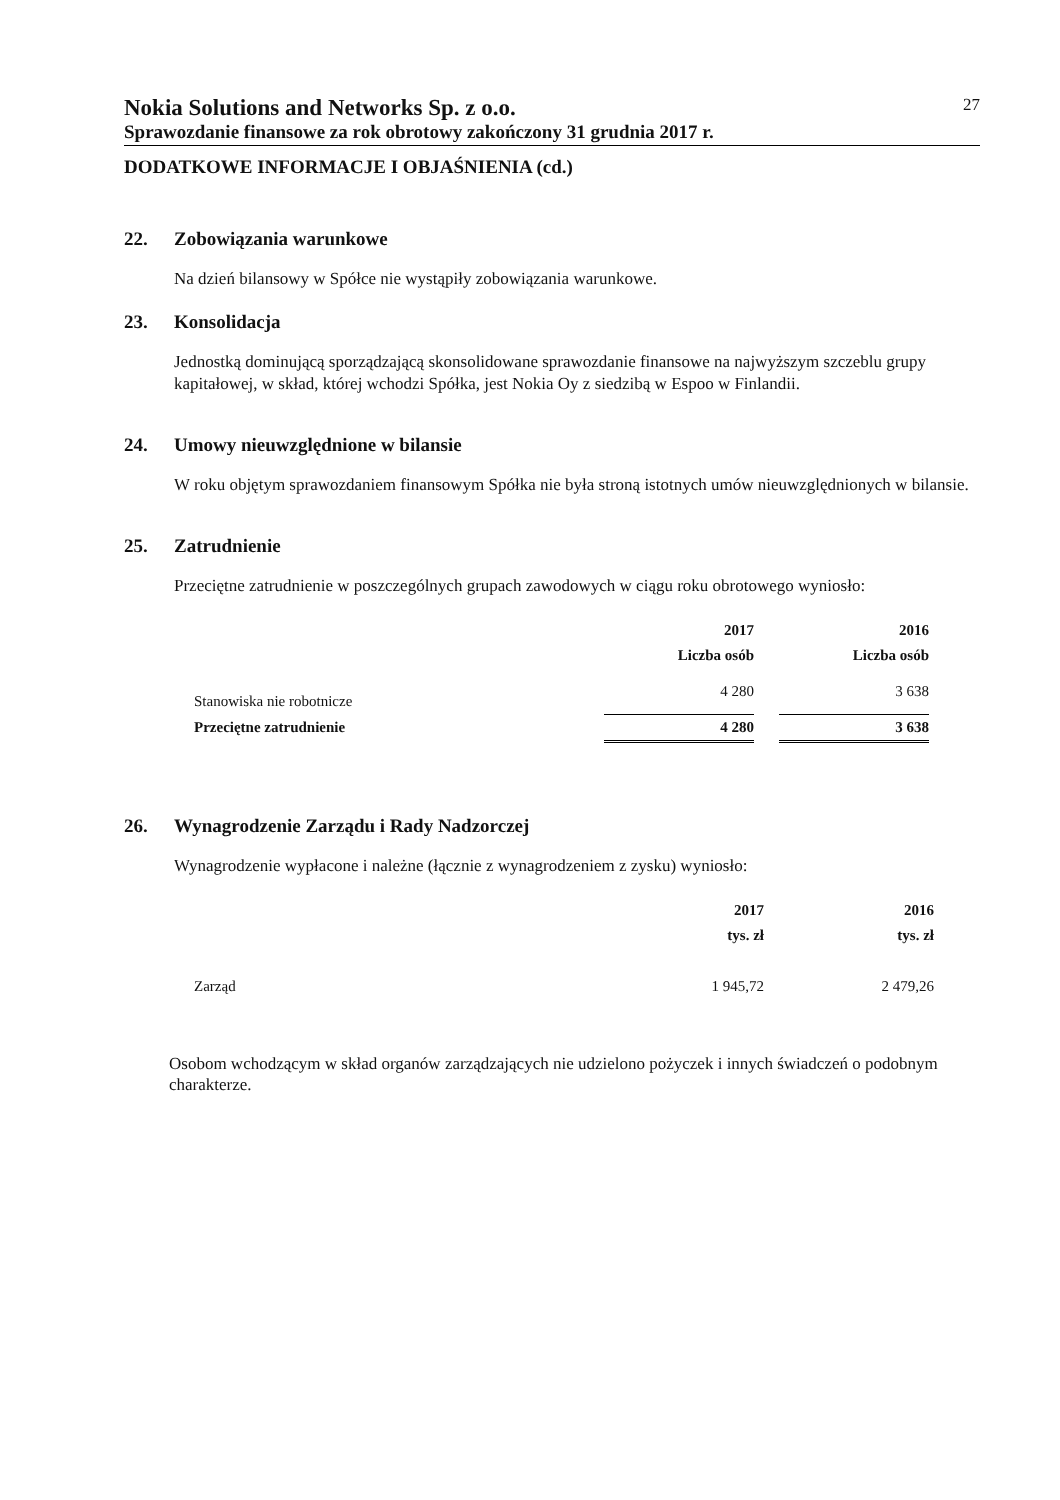Nokia Solutions and Networks Sp. z o.o. 27
Sprawozdanie finansowe za rok obrotowy zakończony 31 grudnia 2017 r.
DODATKOWE INFORMACJE I OBJAŚNIENIA (cd.)
22. Zobowiązania warunkowe
Na dzień bilansowy w Spółce nie wystąpiły zobowiązania warunkowe.
23. Konsolidacja
Jednostką dominującą sporządzającą skonsolidowane sprawozdanie finansowe na najwyższym szczeblu grupy kapitałowej, w skład, której wchodzi Spółka, jest Nokia Oy z siedzibą w Espoo w Finlandii.
24. Umowy nieuwzględnione w bilansie
W roku objętym sprawozdaniem finansowym Spółka nie była stroną istotnych umów nieuwzględnionych w bilansie.
25. Zatrudnienie
Przeciętne zatrudnienie w poszczególnych grupach zawodowych w ciągu roku obrotowego wyniosło:
| | 2017 | | 2016 |
| | Liczba osób | | Liczba osób |
| Stanowiska nie robotnicze | 4 280 | | 3 638 |
| Przeciętne zatrudnienie | 4 280 | | 3 638 |
26. Wynagrodzenie Zarządu i Rady Nadzorczej
Wynagrodzenie wypłacone i należne (łącznie z wynagrodzeniem z zysku) wyniosło:
| | 2017 | | 2016 |
| | tys. zł | | tys. zł |
| Zarząd | 1 945,72 | | 2 479,26 |
Osobom wchodzącym w skład organów zarządzających nie udzielono pożyczek i innych świadczeń o podobnym charakterze.